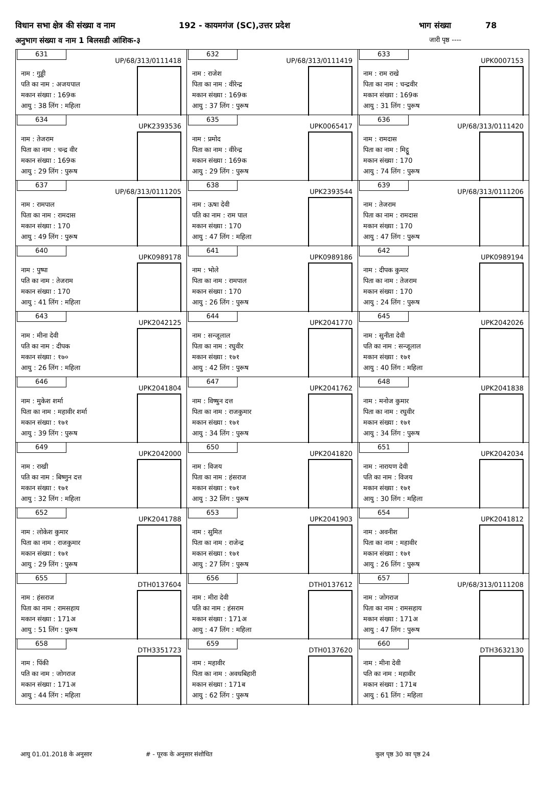विधान सभा क्षेत्र की संख्या व नाम 192 - कायमगंज (SC),उत्तर प्रदेश भाग संख्या 78
अनुभाग संख्या व नाम 1 बिलसडी आंशिक-३ जारी पृष्ठ ----
| 631 UP/68/313/0111418 नाम : गुड्डी पति का नाम : अजयपाल मकान संख्या : 169क आयु : 38 लिंग : महिला | 632 UP/68/313/0111419 नाम : राजेश पिता का नाम : वीरेन्द्र मकान संख्या : 169क आयु : 37 लिंग : पुरूष | 633 UPK0007153 नाम : राम राखे पिता का नाम : चन्द्रवीर मकान संख्या : 169क आयु : 31 लिंग : पुरूष |
| 634 UPK2393536 नाम : तेजराम पिता का नाम : चन्द्र वीर मकान संख्या : 169क आयु : 29 लिंग : पुरूष | 635 UPK0065417 नाम : प्रमोद पिता का नाम : वीरेन्द्र मकान संख्या : 169क आयु : 29 लिंग : पुरूष | 636 UP/68/313/0111420 नाम : रामदास पिता का नाम : मिट्ठू मकान संख्या : 170 आयु : 74 लिंग : पुरूष |
| 637 UP/68/313/0111205 नाम : रामपाल पिता का नाम : रामदास मकान संख्या : 170 आयु : 49 लिंग : पुरूष | 638 UPK2393544 नाम : ऊषा देवी पति का नाम : राम पाल मकान संख्या : 170 आयु : 47 लिंग : महिला | 639 UP/68/313/0111206 नाम : तेजराम पिता का नाम : रामदास मकान संख्या : 170 आयु : 47 लिंग : पुरूष |
| 640 UPK0989178 नाम : पुष्पा पति का नाम : तेजराम मकान संख्या : 170 आयु : 41 लिंग : महिला | 641 UPK0989186 नाम : भोले पिता का नाम : रामपाल मकान संख्या : 170 आयु : 26 लिंग : पुरूष | 642 UPK0989194 नाम : दीपक कुमार पिता का नाम : तेजराम मकान संख्या : 170 आयु : 24 लिंग : पुरूष |
| 643 UPK2042125 नाम : मीना देवी पति का नाम : दीपक मकान संख्या : १७० आयु : 26 लिंग : महिला | 644 UPK2041770 नाम : सन्जूलाल पिता का नाम : रघुवीर मकान संख्या : १७१ आयु : 42 लिंग : पुरूष | 645 UPK2042026 नाम : सुनीता देवी पति का नाम : सन्जूलाल मकान संख्या : १७१ आयु : 40 लिंग : महिला |
| 646 UPK2041804 नाम : मुकेश शर्मा पिता का नाम : महावीर शर्मा मकान संख्या : १७१ आयु : 39 लिंग : पुरूष | 647 UPK2041762 नाम : विष्षुन दत्त पिता का नाम : राजकुमार मकान संख्या : १७१ आयु : 34 लिंग : पुरूष | 648 UPK2041838 नाम : मनोज कुमार पिता का नाम : रघुवीर मकान संख्या : १७१ आयु : 34 लिंग : पुरूष |
| 649 UPK2042000 नाम : राखी पति का नाम : बिष्णुन दत्त मकान संख्या : १७१ आयु : 32 लिंग : महिला | 650 UPK2041820 नाम : विजय पिता का नाम : हंसराज मकान संख्या : १७१ आयु : 32 लिंग : पुरूष | 651 UPK2042034 नाम : नारायण देवी पति का नाम : विजय मकान संख्या : १७१ आयु : 30 लिंग : महिला |
| 652 UPK2041788 नाम : लोकेश कुमार पिता का नाम : राजकुमार मकान संख्या : १७१ आयु : 29 लिंग : पुरूष | 653 UPK2041903 नाम : सुमित पिता का नाम : राजेन्द्र मकान संख्या : १७१ आयु : 27 लिंग : पुरूष | 654 UPK2041812 नाम : अवनीश पिता का नाम : महावीर मकान संख्या : १७१ आयु : 26 लिंग : पुरूष |
| 655 DTH0137604 नाम : हंसराज पिता का नाम : रामसहाय मकान संख्या : 171अ आयु : 51 लिंग : पुरूष | 656 DTH0137612 नाम : मीरा देवी पति का नाम : हंसराम मकान संख्या : 171अ आयु : 47 लिंग : महिला | 657 UP/68/313/0111208 नाम : जोगराज पिता का नाम : रामसहाय मकान संख्या : 171अ आयु : 47 लिंग : पुरूष |
| 658 DTH3351723 नाम : पिंकी पति का नाम : जोगराज मकान संख्या : 171अ आयु : 44 लिंग : महिला | 659 DTH0137620 नाम : महावीर पिता का नाम : अवधबिहारी मकान संख्या : 171ब आयु : 62 लिंग : पुरूष | 660 DTH3632130 नाम : मीना देवी पति का नाम : महावीर मकान संख्या : 171ब आयु : 61 लिंग : महिला |
आयु 01.01.2018 के अनुसार # - पूरक के अनुसार संशोधित कुल पृष्ठ 30 का पृष्ठ 24